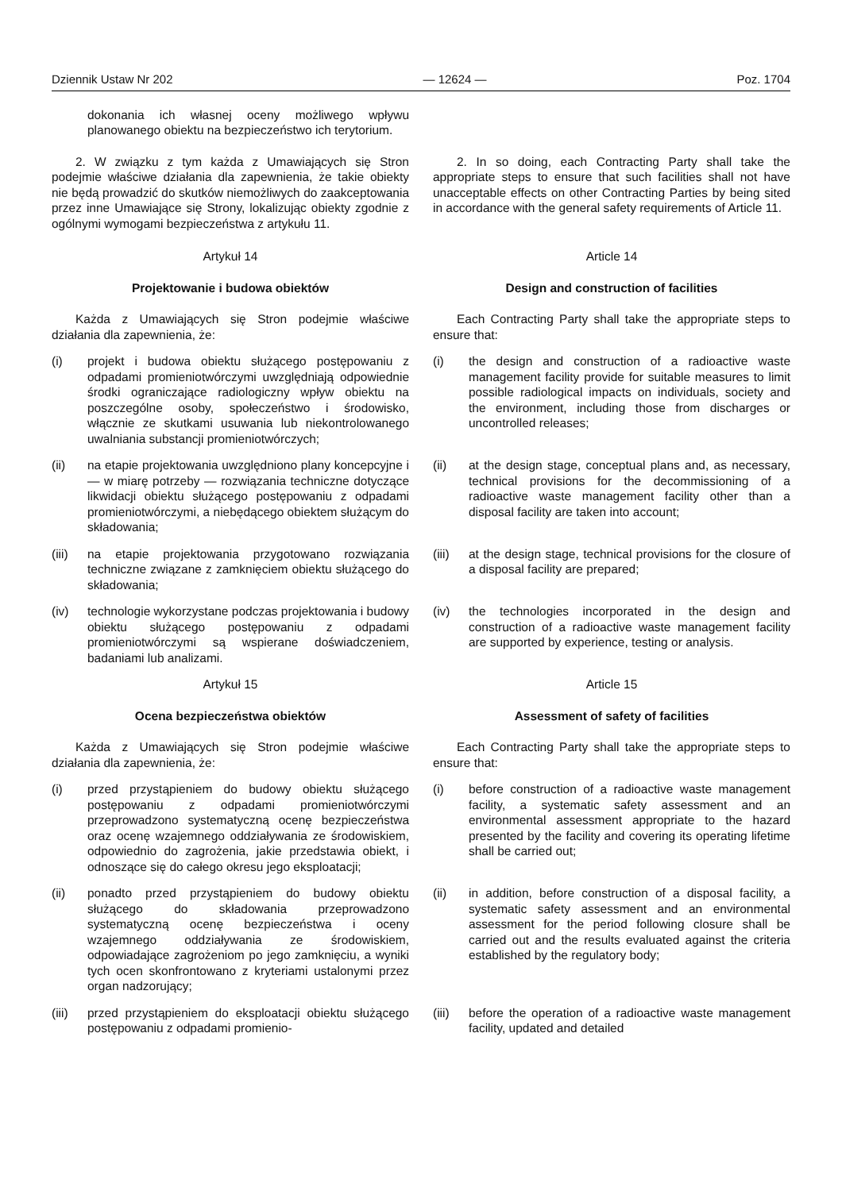Dziennik Ustaw Nr 202 — 12624 — Poz. 1704
dokonania ich własnej oceny możliwego wpływu planowanego obiektu na bezpieczeństwo ich terytorium.
2. W związku z tym każda z Umawiających się Stron podejmie właściwe działania dla zapewnienia, że takie obiekty nie będą prowadzić do skutków niemożliwych do zaakceptowania przez inne Umawiające się Strony, lokalizując obiekty zgodnie z ogólnymi wymogami bezpieczeństwa z artykułu 11.
2. In so doing, each Contracting Party shall take the appropriate steps to ensure that such facilities shall not have unacceptable effects on other Contracting Parties by being sited in accordance with the general safety requirements of Article 11.
Artykuł 14 Article 14
Projektowanie i budowa obiektów Design and construction of facilities
Każda z Umawiających się Stron podejmie właściwe działania dla zapewnienia, że:
Each Contracting Party shall take the appropriate steps to ensure that:
(i) projekt i budowa obiektu służącego postępowaniu z odpadami promieniotwórczymi uwzględniają odpowiednie środki ograniczające radiologiczny wpływ obiektu na poszczególne osoby, społeczeństwo i środowisko, włącznie ze skutkami usuwania lub niekontrolowanego uwalniania substancji promieniotwórczych;
(i) the design and construction of a radioactive waste management facility provide for suitable measures to limit possible radiological impacts on individuals, society and the environment, including those from discharges or uncontrolled releases;
(ii) na etapie projektowania uwzględniono plany koncepcyjne i — w miarę potrzeby — rozwiązania techniczne dotyczące likwidacji obiektu służącego postępowaniu z odpadami promieniotwórczymi, a niebędącego obiektem służącym do składowania;
(ii) at the design stage, conceptual plans and, as necessary, technical provisions for the decommissioning of a radioactive waste management facility other than a disposal facility are taken into account;
(iii) na etapie projektowania przygotowano rozwiązania techniczne związane z zamknięciem obiektu służącego do składowania;
(iii) at the design stage, technical provisions for the closure of a disposal facility are prepared;
(iv) technologie wykorzystane podczas projektowania i budowy obiektu służącego postępowaniu z odpadami promieniotwórczymi są wspierane doświadczeniem, badaniami lub analizami.
(iv) the technologies incorporated in the design and construction of a radioactive waste management facility are supported by experience, testing or analysis.
Artykuł 15 Article 15
Ocena bezpieczeństwa obiektów Assessment of safety of facilities
Każda z Umawiających się Stron podejmie właściwe działania dla zapewnienia, że:
Each Contracting Party shall take the appropriate steps to ensure that:
(i) przed przystąpieniem do budowy obiektu służącego postępowaniu z odpadami promieniotwórczymi przeprowadzono systematyczną ocenę bezpieczeństwa oraz ocenę wzajemnego oddziaływania ze środowiskiem, odpowiednio do zagrożenia, jakie przedstawia obiekt, i odnoszące się do całego okresu jego eksploatacji;
(i) before construction of a radioactive waste management facility, a systematic safety assessment and an environmental assessment appropriate to the hazard presented by the facility and covering its operating lifetime shall be carried out;
(ii) ponadto przed przystąpieniem do budowy obiektu służącego do składowania przeprowadzono systematyczną ocenę bezpieczeństwa i oceny wzajemnego oddziaływania ze środowiskiem, odpowiadające zagrożeniom po jego zamknięciu, a wyniki tych ocen skonfrontowano z kryteriami ustalonymi przez organ nadzorujący;
(ii) in addition, before construction of a disposal facility, a systematic safety assessment and an environmental assessment for the period following closure shall be carried out and the results evaluated against the criteria established by the regulatory body;
(iii) przed przystąpieniem do eksploatacji obiektu służącego postępowaniu z odpadami promienio-
(iii) before the operation of a radioactive waste management facility, updated and detailed